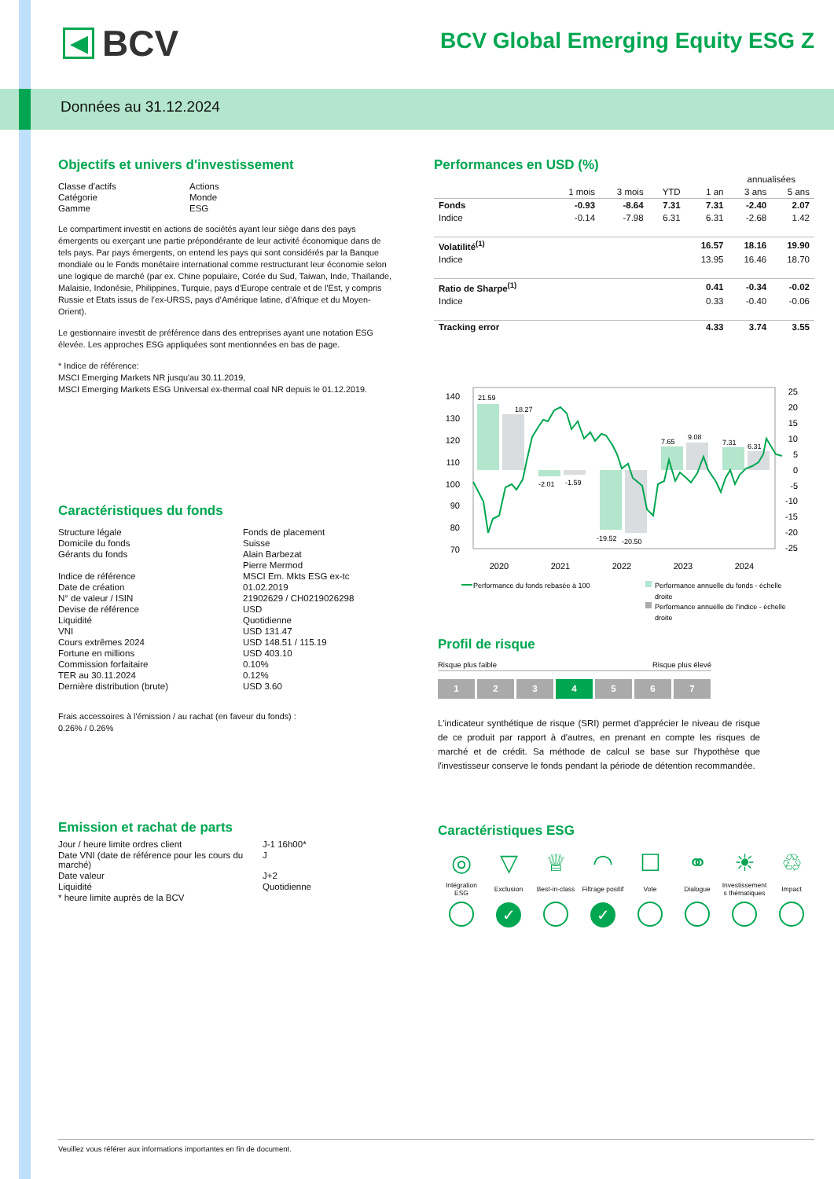◀
BCV
BCV Global Emerging Equity ESG Z
Données au 31.12.2024
Objectifs et univers d'investissement
| Classe d'actifs | Actions |
| Catégorie | Monde |
| Gamme | ESG |
Le compartiment investit en actions de sociétés ayant leur siège dans des pays émergents ou exerçant une partie prépondérante de leur activité économique dans de tels pays. Par pays émergents, on entend les pays qui sont considérés par la Banque mondiale ou le Fonds monétaire international comme restructurant leur économie selon une logique de marché (par ex. Chine populaire, Corée du Sud, Taiwan, Inde, Thaïlande, Malaisie, Indonésie, Philippines, Turquie, pays d’Europe centrale et de l'Est, y compris Russie et Etats issus de l’ex-URSS, pays d'Amérique latine, d’Afrique et du Moyen-Orient).
Le gestionnaire investit de préférence dans des entreprises ayant une notation ESG élevée. Les approches ESG appliquées sont mentionnées en bas de page.
* Indice de référence:
MSCI Emerging Markets NR jusqu'au 30.11.2019,
MSCI Emerging Markets ESG Universal ex-thermal coal NR depuis le 01.12.2019.
Caractéristiques du fonds
| Structure légale | Fonds de placement |
| Domicile du fonds | Suisse |
| Gérants du fonds | Alain Barbezat |
| | Pierre Mermod |
| Indice de référence | MSCI Em. Mkts ESG ex-tc |
| Date de création | 01.02.2019 |
| N° de valeur / ISIN | 21902629 / CH0219026298 |
| Devise de référence | USD |
| Liquidité | Quotidienne |
| VNI | USD 131.47 |
| Cours extrêmes 2024 | USD 148.51 / 115.19 |
| Fortune en millions | USD 403.10 |
| Commission forfaitaire | 0.10% |
| TER au 30.11.2024 | 0.12% |
| Dernière distribution (brute) | USD 3.60 |
Frais accessoires à l'émission / au rachat (en faveur du fonds) :
0.26% / 0.26%
Emission et rachat de parts
| Jour / heure limite ordres client | J-1 16h00* |
| Date VNI (date de référence pour les cours du marché) | J |
| Date valeur | J+2 |
| Liquidité | Quotidienne |
| * heure limite auprès de la BCV | |
Performances en USD (%)
| | | | | | annualisées | |
| | 1 mois | 3 mois | YTD | 1 an | 3 ans | 5 ans |
| Fonds | -0.93 | -8.64 | 7.31 | 7.31 | -2.40 | 2.07 |
| Indice | -0.14 | -7.98 | 6.31 | 6.31 | -2.68 | 1.42 |
| Volatilité<sup>(1)</sup> | | | | 16.57 | 18.16 | 19.90 |
| Indice | | | | 13.95 | 16.46 | 18.70 |
| Ratio de Sharpe<sup>(1)</sup> | | | | 0.41 | -0.34 | -0.02 |
| Indice | | | | 0.33 | -0.40 | -0.06 |
| Tracking error | | | | 4.33 | 3.74 | 3.55 |
140
130
120
110
100
90
80
70
25
20
15
10
5
0
-5
-10
-15
-20
-25
21.59
18.27
-2.01
-1.59
-19.52
-20.50
7.65
9.08
7.31
6.31
2020
2021
2022
2023
2024
Performance du fonds rebasée à 100
Performance annuelle du fonds - échelle
droite
Performance annuelle de l'indice - échelle
droite
Profil de risque
Risque plus faible Risque plus élevé
1234567
L'indicateur synthétique de risque (SRI) permet d'apprécier le niveau de risque de ce produit par rapport à d'autres, en prenant en compte les risques de marché et de crédit. Sa méthode de calcul se base sur l'hypothèse que l'investisseur conserve le fonds pendant la période de détention recommandée.
Caractéristiques ESG
| ◎ | ▽ | ♕ | ◠ | ☐ | ⚭ | ☀ | ♲ |
| Intégration ESG | Exclusion | Best-in-class | Filtrage positif | Vote | Dialogue | Investissement s thématiques | Impact |
| | ✓ | | ✓ | | | | |
Veuillez vous référer aux informations importantes en fin de document.